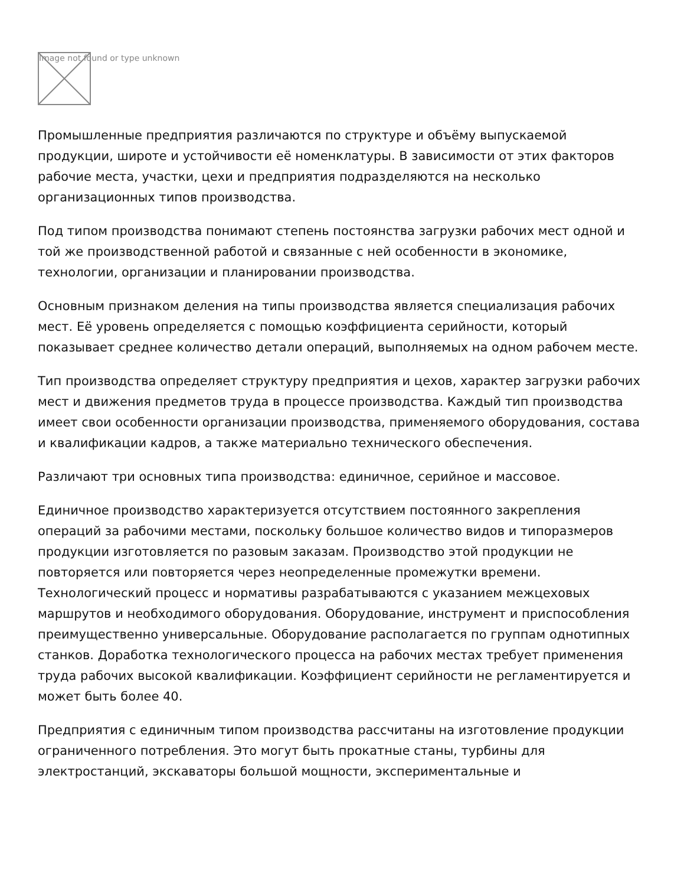Image not found or type unknown
Промышленные предприятия различаются по структуре и объёму выпускаемой продукции, широте и устойчивости её номенклатуры. В зависимости от этих факторов рабочие места, участки, цехи и предприятия подразделяются на несколько организационных типов производства.
Под типом производства понимают степень постоянства загрузки рабочих мест одной и той же производственной работой и связанные с ней особенности в экономике, технологии, организации и планировании производства.
Основным признаком деления на типы производства является специализация рабочих мест. Её уровень определяется с помощью коэффициента серийности, который показывает среднее количество детали операций, выполняемых на одном рабочем месте.
Тип производства определяет структуру предприятия и цехов, характер загрузки рабочих мест и движения предметов труда в процессе производства. Каждый тип производства имеет свои особенности организации производства, применяемого оборудования, состава и квалификации кадров, а также материально технического обеспечения.
Различают три основных типа производства: единичное, серийное и массовое.
Единичное производство характеризуется отсутствием постоянного закрепления операций за рабочими местами, поскольку большое количество видов и типоразмеров продукции изготовляется по разовым заказам. Производство этой продукции не повторяется или повторяется через неопределенные промежутки времени. Технологический процесс и нормативы разрабатываются с указанием межцеховых маршрутов и необходимого оборудования. Оборудование, инструмент и приспособления преимущественно универсальные. Оборудование располагается по группам однотипных станков. Доработка технологического процесса на рабочих местах требует применения труда рабочих высокой квалификации. Коэффициент серийности не регламентируется и может быть более 40.
Предприятия с единичным типом производства рассчитаны на изготовление продукции ограниченного потребления. Это могут быть прокатные станы, турбины для электростанций, экскаваторы большой мощности, экспериментальные и